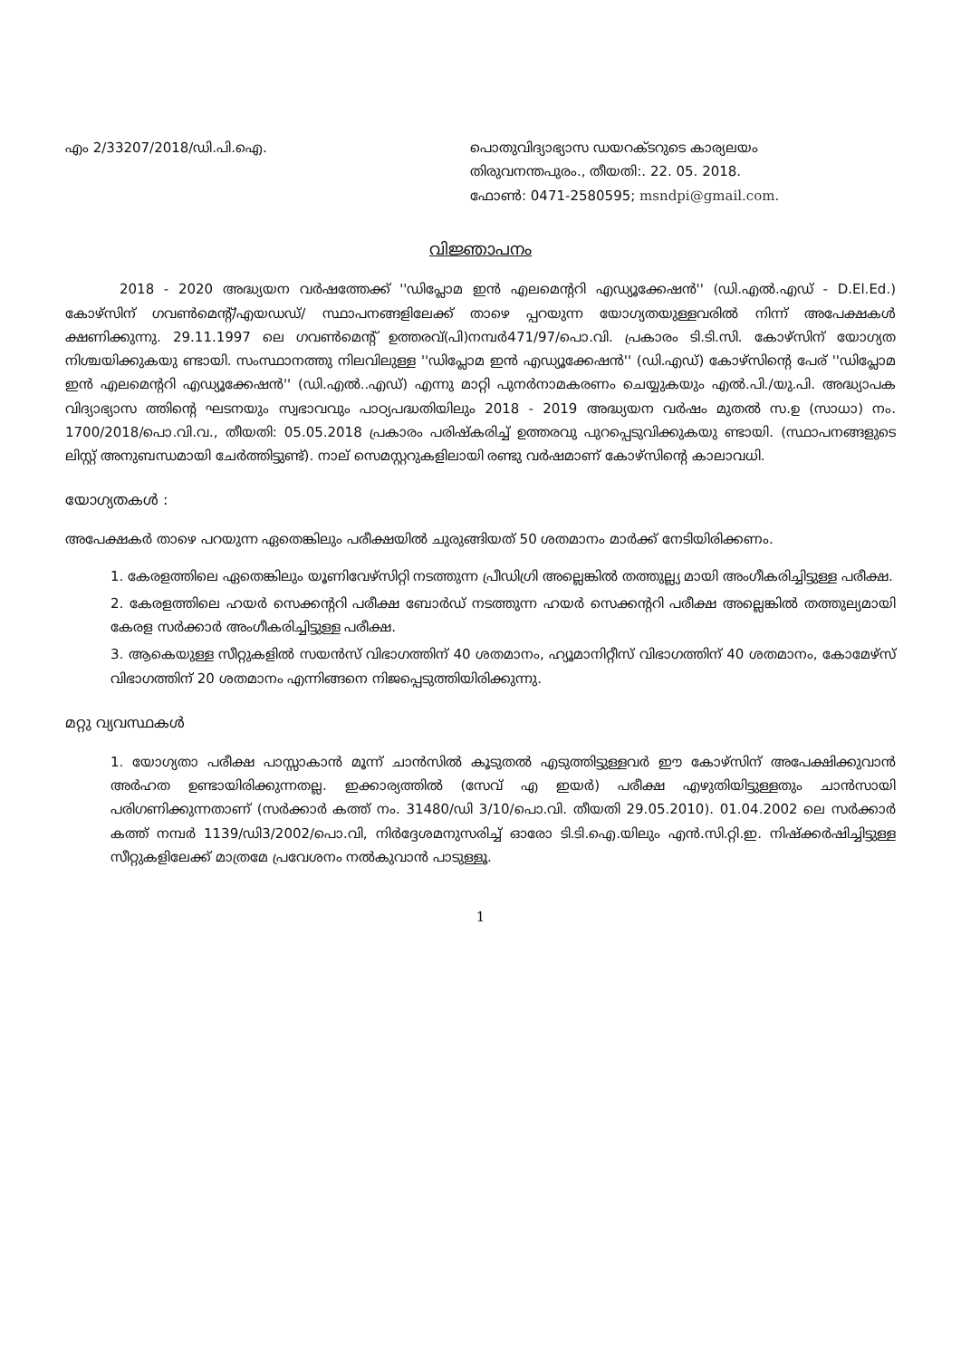എം 2/33207/2018/ഡി.പി.ഐ. പൊതുവിദ്യാഭ്യാസ ഡയറക്ടറുടെ കാര്യലയം
തിരുവനന്തപുരം., തീയതി:. 22. 05. 2018.
ഫോൺ: 0471-2580595; msndpi@gmail.com.
വിജ്ഞാപനം
2018 - 2020 അദ്ധ്യയന വർഷത്തേക്ക് ''ഡിപ്ലോമ ഇൻ എലമെന്ററി എഡ്യൂക്കേഷൻ'' (ഡി.എൽ.എഡ് - D.El.Ed.) കോഴ്സിന് ഗവൺമെന്റ്/എയഡഡ്/ സ്ഥാപനങ്ങളിലേക്ക് താഴെ പ്പറയുന്ന യോഗ്യതയുള്ളവരിൽ നിന്ന് അപേക്ഷകൾ ക്ഷണിക്കുന്നു. 29.11.1997 ലെ ഗവൺമെന്റ് ഉത്തരവ്(പി)നമ്പർ471/97/പൊ.വി. പ്രകാരം ടി.ടി.സി. കോഴ്സിന് യോഗ്യത നിശ്ചയിക്കുകയു ണ്ടായി. സംസ്ഥാനത്തു നിലവിലുള്ള ''ഡിപ്ലോമ ഇൻ എഡ്യൂക്കേഷൻ'' (ഡി.എഡ്) കോഴ്സിന്റെ പേര് ''ഡിപ്ലോമ ഇൻ എലമെന്ററി എഡ്യൂക്കേഷൻ'' (ഡി.എൽ..എഡ്) എന്നു മാറ്റി പുനർനാമകരണം ചെയ്യുകയും എൽ.പി./യു.പി. അദ്ധ്യാപക വിദ്യാഭ്യാസ ത്തിന്റെ ഘടനയും സ്വഭാവവും പാഠ്യപദ്ധതിയിലും 2018 - 2019 അദ്ധ്യയന വർഷം മുതൽ സ.ഉ (സാധാ) നം. 1700/2018/പൊ.വി.വ., തീയതി: 05.05.2018 പ്രകാരം പരിഷ്കരിച്ച് ഉത്തരവു പുറപ്പെടുവിക്കുകയു ണ്ടായി. (സ്ഥാപനങ്ങളുടെ ലിസ്റ്റ് അനുബന്ധമായി ചേർത്തിട്ടുണ്ട്). നാല് സെമസ്റ്ററുകളിലായി രണ്ടു വർഷമാണ് കോഴ്സിന്റെ കാലാവധി.
യോഗ്യതകൾ :
അപേക്ഷകർ താഴെ പറയുന്ന ഏതെങ്കിലും പരീക്ഷയിൽ ചുരുങ്ങിയത് 50 ശതമാനം മാർക്ക് നേടിയിരിക്കണം.
1. കേരളത്തിലെ ഏതെങ്കിലും യൂണിവേഴ്സിറ്റി നടത്തുന്ന പ്രീഡിഗ്രി അല്ലെങ്കിൽ തത്തുല്ല്യ മായി അംഗീകരിച്ചിട്ടുള്ള പരീക്ഷ.
2. കേരളത്തിലെ ഹയർ സെക്കന്ററി പരീക്ഷ ബോർഡ് നടത്തുന്ന ഹയർ സെക്കന്ററി പരീക്ഷ അല്ലെങ്കിൽ തത്തുല്യമായി കേരള സർക്കാർ അംഗീകരിച്ചിട്ടുള്ള പരീക്ഷ.
3. ആകെയുള്ള സീറ്റുകളിൽ സയൻസ് വിഭാഗത്തിന് 40 ശതമാനം, ഹ്യൂമാനിറ്റീസ് വിഭാഗത്തിന് 40 ശതമാനം, കോമേഴ്സ് വിഭാഗത്തിന് 20 ശതമാനം എന്നിങ്ങനെ നിജപ്പെടുത്തിയിരിക്കുന്നു.
മറ്റു വ്യവസ്ഥകൾ
1. യോഗ്യതാ പരീക്ഷ പാസ്സാകാൻ മൂന്ന് ചാൻസിൽ കൂടുതൽ എടുത്തിട്ടുള്ളവർ ഈ കോഴ്സിന് അപേക്ഷിക്കുവാൻ അർഹത ഉണ്ടായിരിക്കുന്നതല്ല. ഇക്കാര്യത്തിൽ (സേവ് എ ഇയർ) പരീക്ഷ എഴുതിയിട്ടുള്ളതും ചാൻസായി പരിഗണിക്കുന്നതാണ് (സർക്കാർ കത്ത് നം. 31480/ഡി 3/10/പൊ.വി. തീയതി 29.05.2010). 01.04.2002 ലെ സർക്കാർ കത്ത് നമ്പർ 1139/ഡി3/2002/പൊ.വി, നിർദ്ദേശമനുസരിച്ച് ഓരോ ടി.ടി.ഐ.യിലും എൻ.സി.റ്റി.ഇ. നിഷ്ക്കർഷിച്ചിട്ടുള്ള സീറ്റുകളിലേക്ക് മാത്രമേ പ്രവേശനം നൽകുവാൻ പാടുള്ളൂ.
1